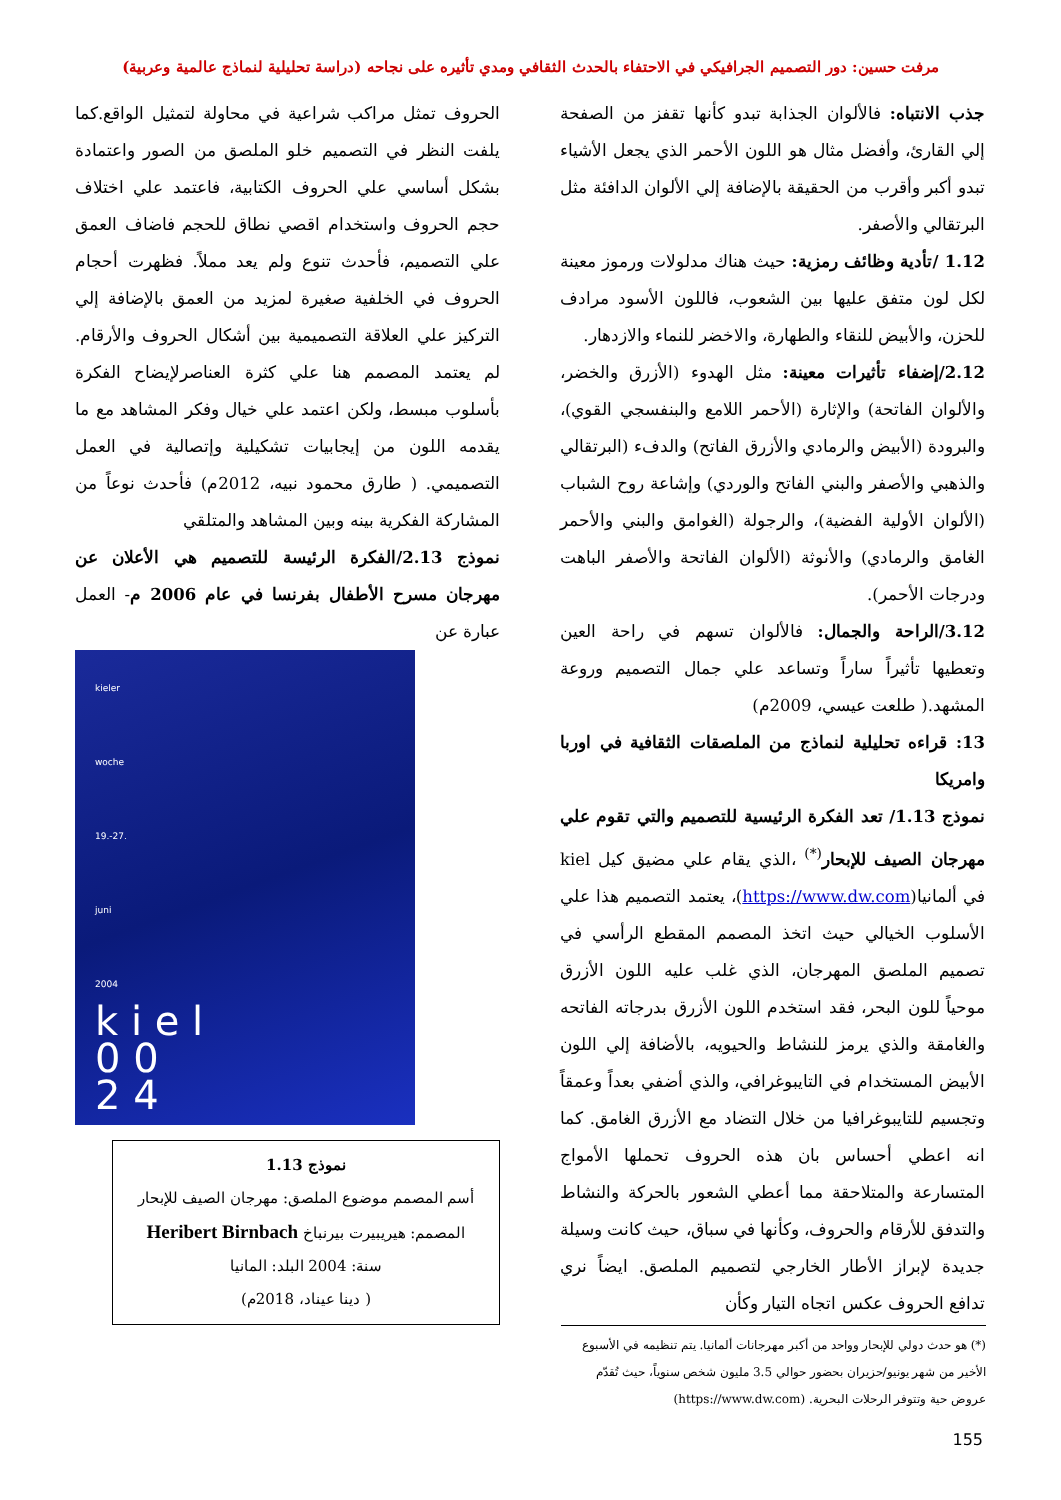مرفت حسين: دور التصميم الجرافيكي في الاحتفاء بالحدث الثقافي ومدي تأثيره على نجاحه (دراسة تحليلية لنماذج عالمية وعربية)
جذب الانتباه: فالألوان الجذابة تبدو كأنها تقفز من الصفحة إلي القارئ، وأفضل مثال هو اللون الأحمر الذي يجعل الأشياء تبدو أكبر وأقرب من الحقيقة بالإضافة إلي الألوان الدافئة مثل البرتقالي والأصفر.
1.12 /تأدية وظائف رمزية: حيث هناك مدلولات ورموز معينة لكل لون متفق عليها بين الشعوب، فاللون الأسود مرادف للحزن، والأبيض للنقاء والطهارة، والاخضر للنماء والازدهار.
2.12/إضفاء تأثيرات معينة: مثل الهدوء (الأزرق والخضر، والألوان الفاتحة) والإثارة (الأحمر اللامع والبنفسجي القوي)، والبرودة (الأبيض والرمادي والأزرق الفاتح) والدفء (البرتقالي والذهبي والأصفر والبني الفاتح والوردي) وإشاعة روح الشباب (الألوان الأولية الفضية)، والرجولة (الغوامق والبني والأحمر الغامق والرمادي) والأنوثة (الألوان الفاتحة والأصفر الباهت ودرجات الأحمر).
3.12/الراحة والجمال: فالألوان تسهم في راحة العين وتعطيها تأثيراً ساراً وتساعد علي جمال التصميم وروعة المشهد.( طلعت عيسي، 2009م)
13: قراءه تحليلية لنماذج من الملصقات الثقافية في اوربا وامريكا
نموذج 1.13/ تعد الفكرة الرئيسية للتصميم والتي تقوم علي مهرجان الصيف للإبحار<sup>(*)</sup> ،الذي يقام علي مضيق كيل kiel في ألمانيا(https://www.dw.com)، يعتمد التصميم هذا علي الأسلوب الخيالي حيث اتخذ المصمم المقطع الرأسي في تصميم الملصق المهرجان، الذي غلب عليه اللون الأزرق موحياً للون البحر، فقد استخدم اللون الأزرق بدرجاته الفاتحه والغامقة والذي يرمز للنشاط والحيويه، بالأضافة إلي اللون الأبيض المستخدام في التايبوغرافي، والذي أضفي بعداً وعمقاً وتجسيم للتايبوغرافيا من خلال التضاد مع الأزرق الغامق. كما انه اعطي أحساس بان هذه الحروف تحملها الأمواج المتسارعة والمتلاحقة مما أعطي الشعور بالحركة والنشاط والتدفق للأرقام والحروف، وكأنها في سباق، حيث كانت وسيلة جديدة لإبراز الأطار الخارجي لتصميم الملصق. ايضاً نري تدافع الحروف عكس اتجاه التيار وكأن
الحروف تمثل مراكب شراعية في محاولة لتمثيل الواقع.كما يلفت النظر في التصميم خلو الملصق من الصور واعتمادة بشكل أساسي علي الحروف الكتابية، فاعتمد علي اختلاف حجم الحروف واستخدام اقصي نطاق للحجم فاضاف العمق علي التصميم، فأحدث تنوع ولم يعد مملاً. فظهرت أحجام الحروف في الخلفية صغيرة لمزيد من العمق بالإضافة إلي التركيز علي العلاقة التصميمية بين أشكال الحروف والأرقام. لم يعتمد المصمم هنا علي كثرة العناصرلإيضاح الفكرة بأسلوب مبسط، ولكن اعتمد علي خيال وفكر المشاهد مع ما يقدمه اللون من إيجابيات تشكيلية وإتصالية في العمل التصميمي. ( طارق محمود نبيه، 2012م) فأحدث نوعاً من المشاركة الفكرية بينه وبين المشاهد والمتلقي
نموذج 2.13/الفكرة الرئيسة للتصميم هي الأعلان عن مهرجان مسرح الأطفال بفرنسا في عام 2006 م- العمل عبارة عن
kieler
woche
19.-27.
juni
2004
k i e l
0 0
2 4
نموذج 1.13
أسم المصمم موضوع الملصق: مهرجان الصيف للإبحار
المصمم: هيريبيرت بيرنباخ Heribert Birnbach
سنة: 2004 البلد: المانيا
( دينا عيناد، 2018م)
(*) هو حدث دولي للإبحار وواحد من أكبر مهرجانات ألمانيا. يتم تنظيمه في الأسبوع الأخير من شهر يونيو/حزيران بحضور حوالي 3.5 مليون شخص سنوياً، حيث تُقدّم عروض حية وتتوفر الرحلات البحرية. (https://www.dw.com)
155